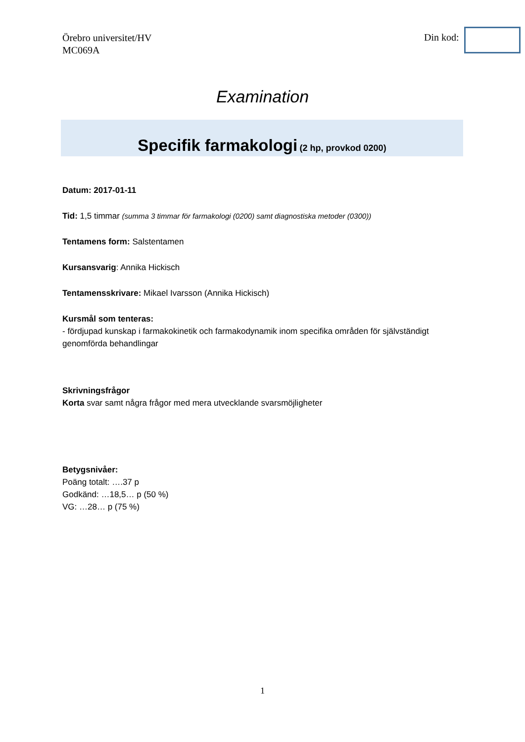Örebro universitet/HV
MC069A
Din kod:
Examination
Specifik farmakologi (2 hp, provkod 0200)
Datum: 2017-01-11
Tid: 1,5 timmar (summa 3 timmar för farmakologi (0200) samt diagnostiska metoder (0300))
Tentamens form: Salstentamen
Kursansvarig: Annika Hickisch
Tentamensskrivare: Mikael Ivarsson (Annika Hickisch)
Kursmål som tenteras:
- fördjupad kunskap i farmakokinetik och farmakodynamik inom specifika områden för självständigt genomförda behandlingar
Skrivningsfrågor
Korta svar samt några frågor med mera utvecklande svarsmöjligheter
Betygsnivåer:
Poäng totalt: ….37 p
Godkänd: …18,5… p (50 %)
VG: …28… p (75 %)
1